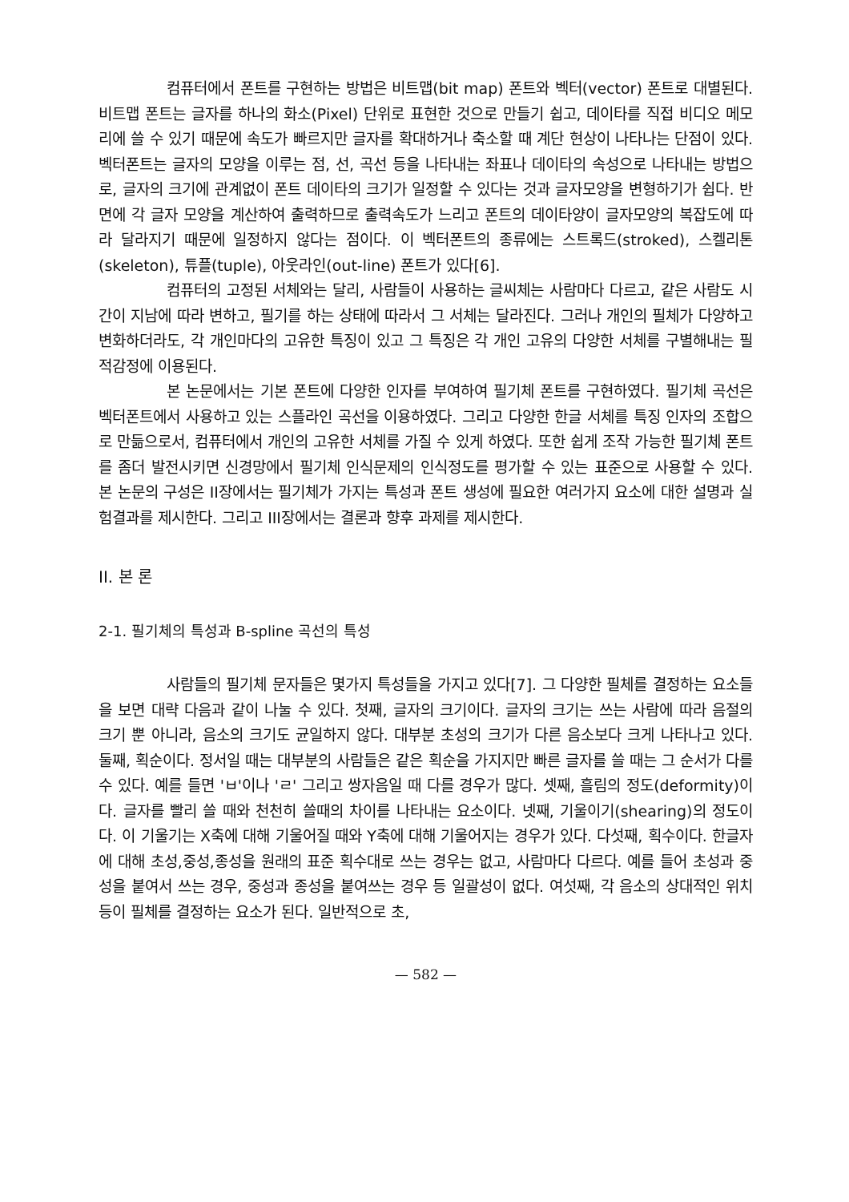컴퓨터에서 폰트를 구현하는 방법은 비트맵(bit map) 폰트와 벡터(vector) 폰트로 대별된다. 비트맵 폰트는 글자를 하나의 화소(Pixel) 단위로 표현한 것으로 만들기 쉽고, 데이타를 직접 비디오 메모리에 쓸 수 있기 때문에 속도가 빠르지만 글자를 확대하거나 축소할 때 계단 현상이 나타나는 단점이 있다. 벡터폰트는 글자의 모양을 이루는 점, 선, 곡선 등을 나타내는 좌표나 데이타의 속성으로 나타내는 방법으로, 글자의 크기에 관계없이 폰트 데이타의 크기가 일정할 수 있다는 것과 글자모양을 변형하기가 쉽다. 반면에 각 글자 모양을 계산하여 출력하므로 출력속도가 느리고 폰트의 데이타양이 글자모양의 복잡도에 따라 달라지기 때문에 일정하지 않다는 점이다. 이 벡터폰트의 종류에는 스트록드(stroked), 스켈리톤(skeleton), 튜플(tuple), 아웃라인(out-line) 폰트가 있다[6].
컴퓨터의 고정된 서체와는 달리, 사람들이 사용하는 글씨체는 사람마다 다르고, 같은 사람도 시간이 지남에 따라 변하고, 필기를 하는 상태에 따라서 그 서체는 달라진다. 그러나 개인의 필체가 다양하고 변화하더라도, 각 개인마다의 고유한 특징이 있고 그 특징은 각 개인 고유의 다양한 서체를 구별해내는 필적감정에 이용된다.
본 논문에서는 기본 폰트에 다양한 인자를 부여하여 필기체 폰트를 구현하였다. 필기체 곡선은 벡터폰트에서 사용하고 있는 스플라인 곡선을 이용하였다. 그리고 다양한 한글 서체를 특징 인자의 조합으로 만듦으로서, 컴퓨터에서 개인의 고유한 서체를 가질 수 있게 하였다. 또한 쉽게 조작 가능한 필기체 폰트를 좀더 발전시키면 신경망에서 필기체 인식문제의 인식정도를 평가할 수 있는 표준으로 사용할 수 있다. 본 논문의 구성은 II장에서는 필기체가 가지는 특성과 폰트 생성에 필요한 여러가지 요소에 대한 설명과 실험결과를 제시한다. 그리고 III장에서는 결론과 향후 과제를 제시한다.
II. 본 론
2-1. 필기체의 특성과 B-spline 곡선의 특성
사람들의 필기체 문자들은 몇가지 특성들을 가지고 있다[7]. 그 다양한 필체를 결정하는 요소들을 보면 대략 다음과 같이 나눌 수 있다. 첫째, 글자의 크기이다. 글자의 크기는 쓰는 사람에 따라 음절의 크기 뿐 아니라, 음소의 크기도 균일하지 않다. 대부분 초성의 크기가 다른 음소보다 크게 나타나고 있다. 둘째, 획순이다. 정서일 때는 대부분의 사람들은 같은 획순을 가지지만 빠른 글자를 쓸 때는 그 순서가 다를 수 있다. 예를 들면 'ㅂ'이나 'ㄹ' 그리고 쌍자음일 때 다를 경우가 많다. 셋째, 흘림의 정도(deformity)이다. 글자를 빨리 쓸 때와 천천히 쓸때의 차이를 나타내는 요소이다. 넷째, 기울이기(shearing)의 정도이다. 이 기울기는 X축에 대해 기울어질 때와 Y축에 대해 기울어지는 경우가 있다. 다섯째, 획수이다. 한글자에 대해 초성,중성,종성을 원래의 표준 획수대로 쓰는 경우는 없고, 사람마다 다르다. 예를 들어 초성과 중성을 붙여서 쓰는 경우, 중성과 종성을 붙여쓰는 경우 등 일괄성이 없다. 여섯째, 각 음소의 상대적인 위치 등이 필체를 결정하는 요소가 된다. 일반적으로 초,
— 582 —